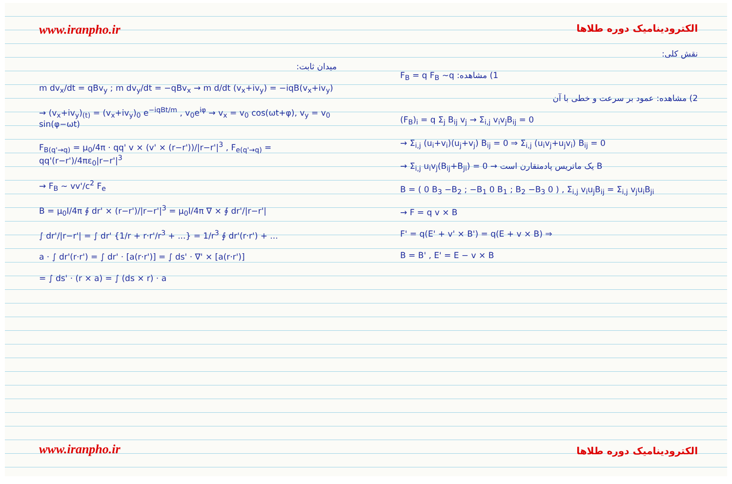www.iranpho.ir
میدان ثابت:
m dv<sub>x</sub>/dt = qBv<sub>y</sub> ; m dv<sub>y</sub>/dt = −qBv<sub>x</sub> → m d/dt (v<sub>x</sub>+iv<sub>y</sub>) = −iqB(v<sub>x</sub>+iv<sub>y</sub>)
→ (v<sub>x</sub>+iv<sub>y</sub>)<sub>(t)</sub> = (v<sub>x</sub>+iv<sub>y</sub>)<sub>0</sub> e<sup>−iqBt/m</sup> , v<sub>0</sub>e<sup>iφ</sup> → v<sub>x</sub> = v<sub>0</sub> cos(ωt+φ), v<sub>y</sub> = v<sub>0</sub> sin(φ−ωt)
F<sub>B(q'→q)</sub> = μ<sub>0</sub>/4π · qq' v × (v' × (r−r'))/|r−r'|<sup>3</sup> , F<sub>e(q'→q)</sub> = qq'(r−r')/4πε<sub>0</sub>|r−r'|<sup>3</sup>
→ F<sub>B</sub> ~ vv'/c<sup>2</sup> F<sub>e</sub>
B = μ<sub>0</sub>I/4π ∮ dr' × (r−r')/|r−r'|<sup>3</sup> = μ<sub>0</sub>I/4π ∇ × ∮ dr'/|r−r'|
∫ dr'/|r−r'| = ∫ dr' {1/r + r·r'/r<sup>3</sup> + ...} = 1/r<sup>3</sup> ∮ dr'(r·r') + ...
a · ∫ dr'(r·r') = ∫ dr' · [a(r·r')] = ∫ ds' · ∇' × [a(r·r')]
= ∫ ds' · (r × a) = ∫ (ds × r) · a
www.iranpho.ir
الکترودینامیک دوره طلاها
نقش کلی:
F<sub>B</sub> = q F<sub>B</sub> 1) مشاهده: q~
2) مشاهده: عمود بر سرعت و خطی با آن
(F<sub>B</sub>)<sub>i</sub> = q Σ<sub>j</sub> B<sub>ij</sub> v<sub>j</sub> → Σ<sub>i,j</sub> v<sub>i</sub>v<sub>j</sub>B<sub>ij</sub> = 0
→ Σ<sub>i,j</sub> (u<sub>i</sub>+v<sub>i</sub>)(u<sub>j</sub>+v<sub>j</sub>) B<sub>ij</sub> = 0 ⇒ Σ<sub>i,j</sub> (u<sub>i</sub>v<sub>j</sub>+u<sub>j</sub>v<sub>i</sub>) B<sub>ij</sub> = 0
→ Σ<sub>i,j</sub> u<sub>i</sub>v<sub>j</sub>(B<sub>ij</sub>+B<sub>ji</sub>) = 0 → B یک ماتریس پادمتقارن است
B = ( 0 B<sub>3</sub> −B<sub>2</sub> ; −B<sub>1</sub> 0 B<sub>1</sub> ; B<sub>2</sub> −B<sub>3</sub> 0 ) , Σ<sub>i,j</sub> v<sub>i</sub>u<sub>j</sub>B<sub>ij</sub> = Σ<sub>i,j</sub> v<sub>j</sub>u<sub>i</sub>B<sub>ji</sub>
→ F = q v × B
F' = q(E' + v' × B') = q(E + v × B) ⇒
B = B' , E' = E − v × B
الکترودینامیک دوره طلاها